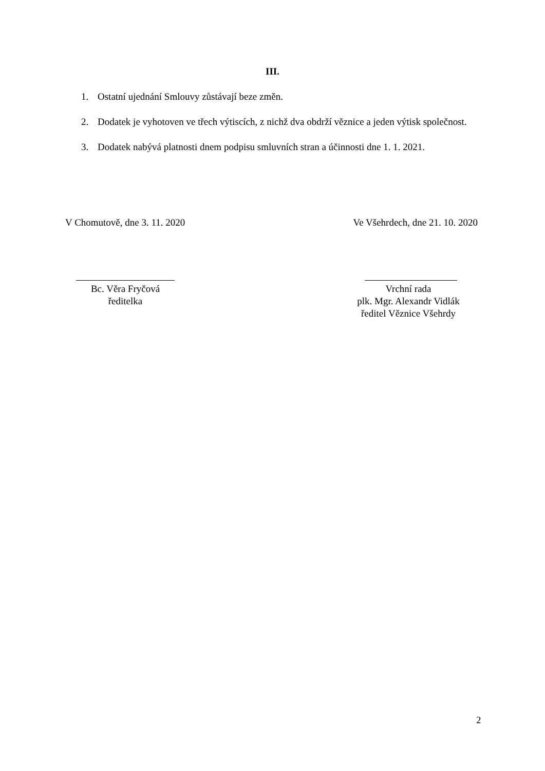III.
1. Ostatní ujednání Smlouvy zůstávají beze změn.
2. Dodatek je vyhotoven ve třech výtiscích, z nichž dva obdrží věznice a jeden výtisk společnost.
3. Dodatek nabývá platnosti dnem podpisu smluvních stran a účinnosti dne 1. 1. 2021.
V Chomutově, dne 3. 11. 2020 Ve Všehrdech, dne 21. 10. 2020
Bc. Věra Fryčová
ředitelka
Vrchní rada
plk. Mgr. Alexandr Vidlák
ředitel Věznice Všehrdy
2